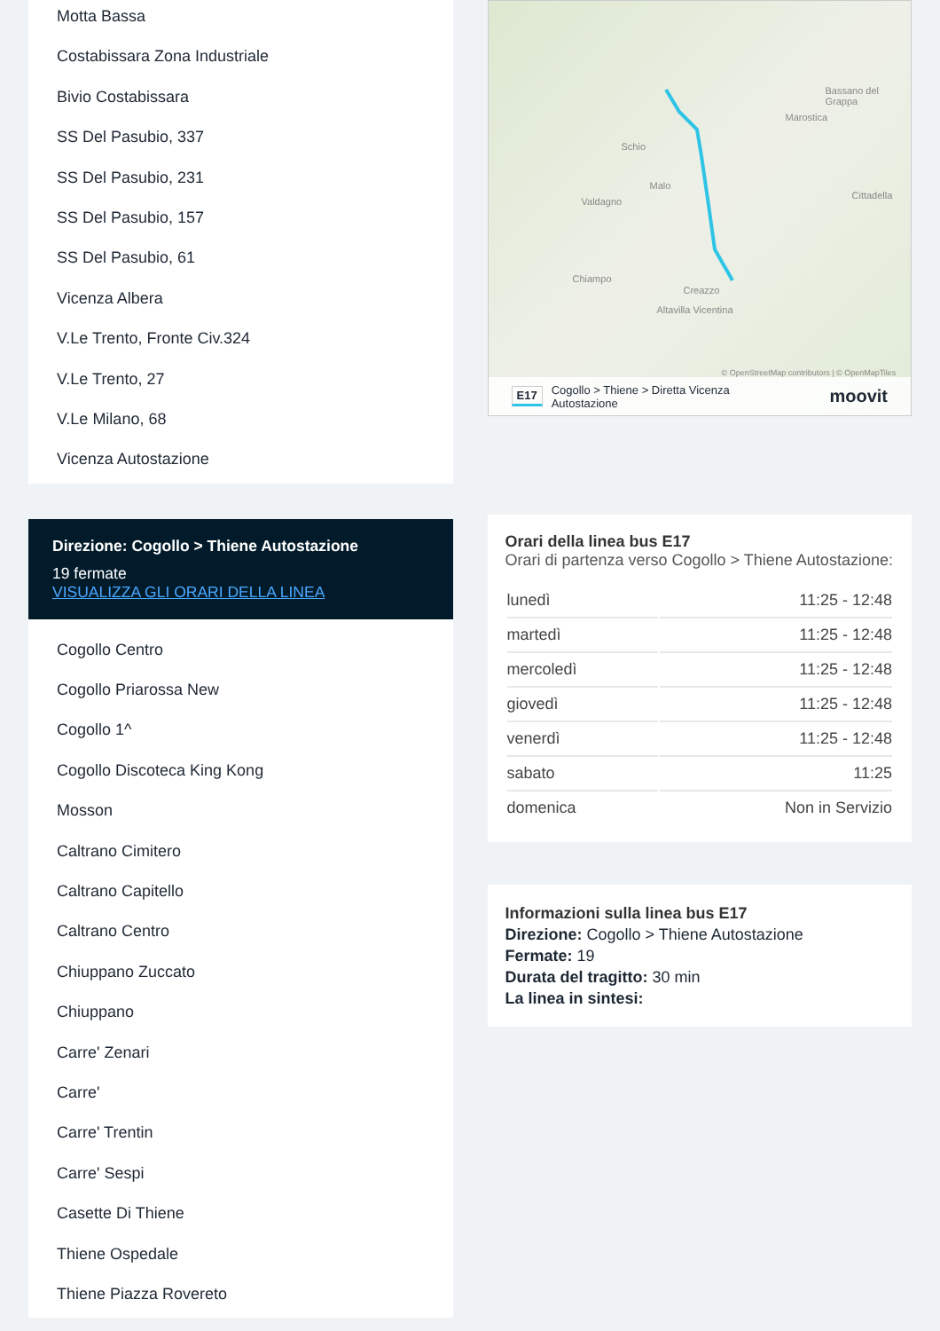Motta Bassa
Costabissara Zona Industriale
Bivio Costabissara
SS Del Pasubio, 337
SS Del Pasubio, 231
SS Del Pasubio, 157
SS Del Pasubio, 61
Vicenza Albera
V.Le Trento, Fronte Civ.324
V.Le Trento, 27
V.Le Milano, 68
Vicenza Autostazione
Direzione: Cogollo > Thiene Autostazione
19 fermate
VISUALIZZA GLI ORARI DELLA LINEA
Cogollo Centro
Cogollo Priarossa New
Cogollo 1^
Cogollo Discoteca King Kong
Mosson
Caltrano Cimitero
Caltrano Capitello
Caltrano Centro
Chiuppano Zuccato
Chiuppano
Carre' Zenari
Carre'
Carre' Trentin
Carre' Sespi
Casette Di Thiene
Thiene Ospedale
Thiene Piazza Rovereto
Schio
Bassano del Grappa
Marostica
Valdagno
Malo
Cittadella
Chiampo
Creazzo
Altavilla Vicentina
© OpenStreetMap contributors | © OpenMapTiles
E17 Cogollo > Thiene > Diretta Vicenza
Autostazione moovit
Orari della linea bus E17
Orari di partenza verso Cogollo > Thiene Autostazione:
| lunedì | 11:25 - 12:48 |
| martedì | 11:25 - 12:48 |
| mercoledì | 11:25 - 12:48 |
| giovedì | 11:25 - 12:48 |
| venerdì | 11:25 - 12:48 |
| sabato | 11:25 |
| domenica | Non in Servizio |
Informazioni sulla linea bus E17
Direzione: Cogollo > Thiene Autostazione
Fermate: 19
Durata del tragitto: 30 min
La linea in sintesi: